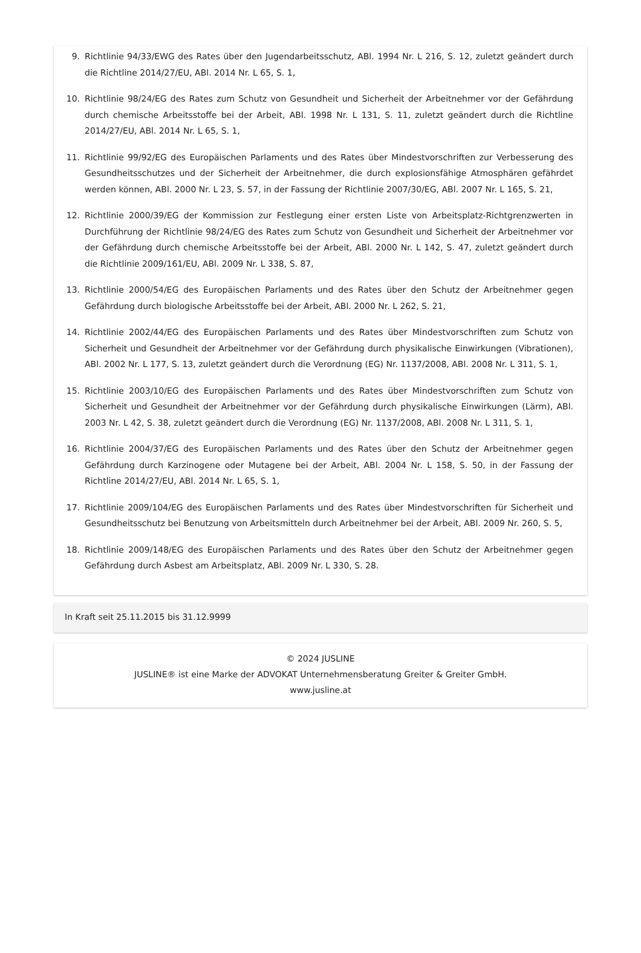9. Richtlinie 94/33/EWG des Rates über den Jugendarbeitsschutz, ABl. 1994 Nr. L 216, S. 12, zuletzt geändert durch die Richtline 2014/27/EU, ABl. 2014 Nr. L 65, S. 1,
10. Richtlinie 98/24/EG des Rates zum Schutz von Gesundheit und Sicherheit der Arbeitnehmer vor der Gefährdung durch chemische Arbeitsstoffe bei der Arbeit, ABl. 1998 Nr. L 131, S. 11, zuletzt geändert durch die Richtline 2014/27/EU, ABl. 2014 Nr. L 65, S. 1,
11. Richtlinie 99/92/EG des Europäischen Parlaments und des Rates über Mindestvorschriften zur Verbesserung des Gesundheitsschutzes und der Sicherheit der Arbeitnehmer, die durch explosionsfähige Atmosphären gefährdet werden können, ABl. 2000 Nr. L 23, S. 57, in der Fassung der Richtlinie 2007/30/EG, ABl. 2007 Nr. L 165, S. 21,
12. Richtlinie 2000/39/EG der Kommission zur Festlegung einer ersten Liste von Arbeitsplatz-Richtgrenzwerten in Durchführung der Richtlinie 98/24/EG des Rates zum Schutz von Gesundheit und Sicherheit der Arbeitnehmer vor der Gefährdung durch chemische Arbeitsstoffe bei der Arbeit, ABl. 2000 Nr. L 142, S. 47, zuletzt geändert durch die Richtlinie 2009/161/EU, ABl. 2009 Nr. L 338, S. 87,
13. Richtlinie 2000/54/EG des Europäischen Parlaments und des Rates über den Schutz der Arbeitnehmer gegen Gefährdung durch biologische Arbeitsstoffe bei der Arbeit, ABl. 2000 Nr. L 262, S. 21,
14. Richtlinie 2002/44/EG des Europäischen Parlaments und des Rates über Mindestvorschriften zum Schutz von Sicherheit und Gesundheit der Arbeitnehmer vor der Gefährdung durch physikalische Einwirkungen (Vibrationen), ABl. 2002 Nr. L 177, S. 13, zuletzt geändert durch die Verordnung (EG) Nr. 1137/2008, ABl. 2008 Nr. L 311, S. 1,
15. Richtlinie 2003/10/EG des Europäischen Parlaments und des Rates über Mindestvorschriften zum Schutz von Sicherheit und Gesundheit der Arbeitnehmer vor der Gefährdung durch physikalische Einwirkungen (Lärm), ABl. 2003 Nr. L 42, S. 38, zuletzt geändert durch die Verordnung (EG) Nr. 1137/2008, ABl. 2008 Nr. L 311, S. 1,
16. Richtlinie 2004/37/EG des Europäischen Parlaments und des Rates über den Schutz der Arbeitnehmer gegen Gefährdung durch Karzinogene oder Mutagene bei der Arbeit, ABl. 2004 Nr. L 158, S. 50, in der Fassung der Richtline 2014/27/EU, ABl. 2014 Nr. L 65, S. 1,
17. Richtlinie 2009/104/EG des Europäischen Parlaments und des Rates über Mindestvorschriften für Sicherheit und Gesundheitsschutz bei Benutzung von Arbeitsmitteln durch Arbeitnehmer bei der Arbeit, ABl. 2009 Nr. 260, S. 5,
18. Richtlinie 2009/148/EG des Europäischen Parlaments und des Rates über den Schutz der Arbeitnehmer gegen Gefährdung durch Asbest am Arbeitsplatz, ABl. 2009 Nr. L 330, S. 28.
In Kraft seit 25.11.2015 bis 31.12.9999
© 2024 JUSLINE
JUSLINE® ist eine Marke der ADVOKAT Unternehmensberatung Greiter & Greiter GmbH.
www.jusline.at